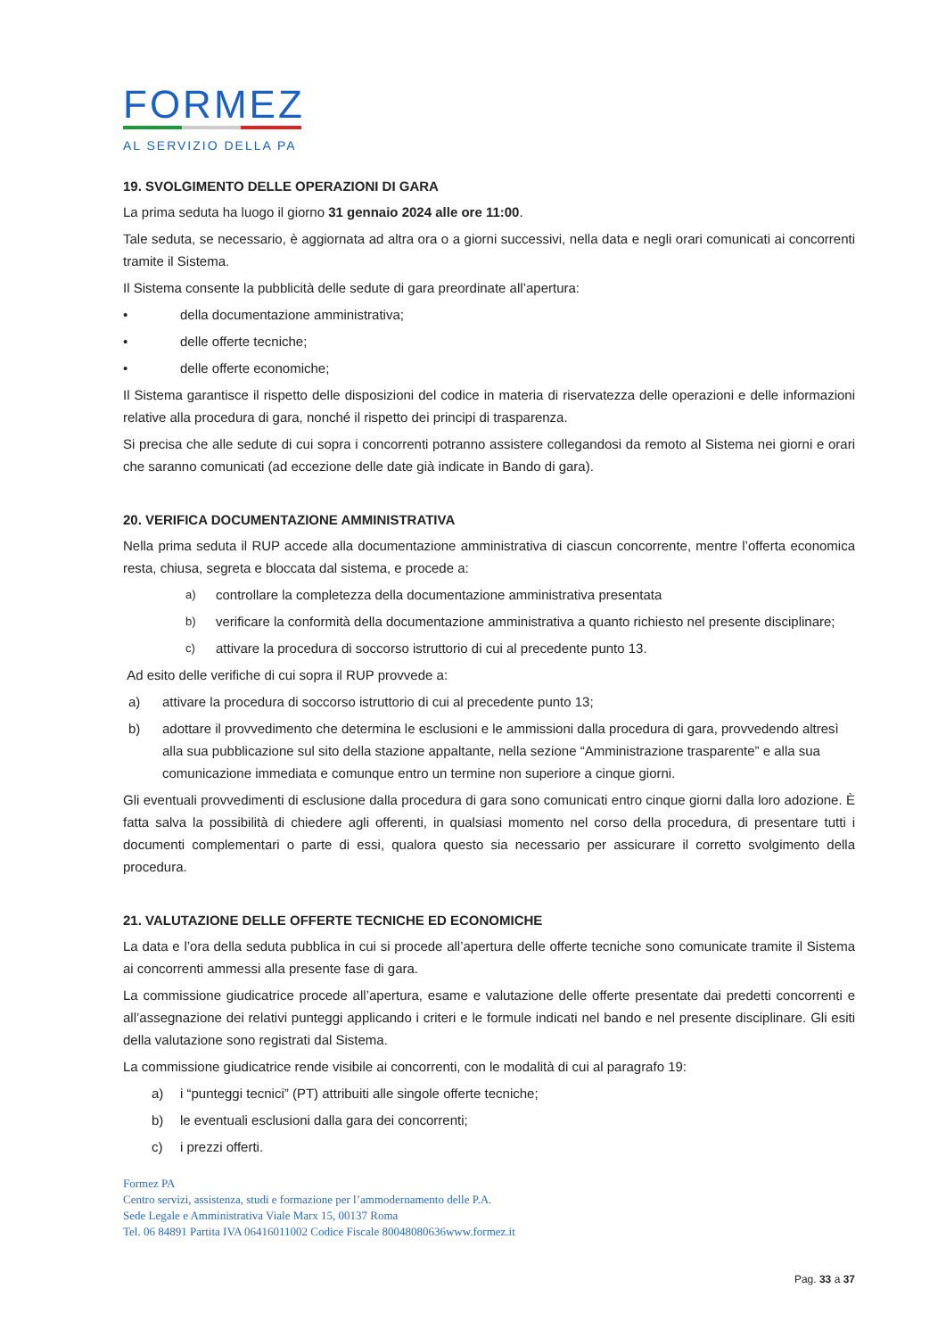FORMEZ
AL SERVIZIO DELLA PA
19. SVOLGIMENTO DELLE OPERAZIONI DI GARA
La prima seduta ha luogo il giorno 31 gennaio 2024 alle ore 11:00.
Tale seduta, se necessario, è aggiornata ad altra ora o a giorni successivi, nella data e negli orari comunicati ai concorrenti tramite il Sistema.
Il Sistema consente la pubblicità delle sedute di gara preordinate all’apertura:
• della documentazione amministrativa;
• delle offerte tecniche;
• delle offerte economiche;
Il Sistema garantisce il rispetto delle disposizioni del codice in materia di riservatezza delle operazioni e delle informazioni relative alla procedura di gara, nonché il rispetto dei principi di trasparenza.
Si precisa che alle sedute di cui sopra i concorrenti potranno assistere collegandosi da remoto al Sistema nei giorni e orari che saranno comunicati (ad eccezione delle date già indicate in Bando di gara).
20. VERIFICA DOCUMENTAZIONE AMMINISTRATIVA
Nella prima seduta il RUP accede alla documentazione amministrativa di ciascun concorrente, mentre l’offerta economica resta, chiusa, segreta e bloccata dal sistema, e procede a:
a) controllare la completezza della documentazione amministrativa presentata
b) verificare la conformità della documentazione amministrativa a quanto richiesto nel presente disciplinare;
c) attivare la procedura di soccorso istruttorio di cui al precedente punto 13.
Ad esito delle verifiche di cui sopra il RUP provvede a:
a) attivare la procedura di soccorso istruttorio di cui al precedente punto 13;
b) adottare il provvedimento che determina le esclusioni e le ammissioni dalla procedura di gara, provvedendo altresì alla sua pubblicazione sul sito della stazione appaltante, nella sezione “Amministrazione trasparente” e alla sua comunicazione immediata e comunque entro un termine non superiore a cinque giorni.
Gli eventuali provvedimenti di esclusione dalla procedura di gara sono comunicati entro cinque giorni dalla loro adozione. È fatta salva la possibilità di chiedere agli offerenti, in qualsiasi momento nel corso della procedura, di presentare tutti i documenti complementari o parte di essi, qualora questo sia necessario per assicurare il corretto svolgimento della procedura.
21. VALUTAZIONE DELLE OFFERTE TECNICHE ED ECONOMICHE
La data e l’ora della seduta pubblica in cui si procede all’apertura delle offerte tecniche sono comunicate tramite il Sistema ai concorrenti ammessi alla presente fase di gara.
La commissione giudicatrice procede all’apertura, esame e valutazione delle offerte presentate dai predetti concorrenti e all’assegnazione dei relativi punteggi applicando i criteri e le formule indicati nel bando e nel presente disciplinare. Gli esiti della valutazione sono registrati dal Sistema.
La commissione giudicatrice rende visibile ai concorrenti, con le modalità di cui al paragrafo 19:
a) i “punteggi tecnici” (PT) attribuiti alle singole offerte tecniche;
b) le eventuali esclusioni dalla gara dei concorrenti;
c) i prezzi offerti.
Formez PA
Centro servizi, assistenza, studi e formazione per l’ammodernamento delle P.A.
Sede Legale e Amministrativa Viale Marx 15, 00137 Roma
Tel. 06 84891 Partita IVA 06416011002 Codice Fiscale 80048080636www.formez.it
Pag. 33 a 37